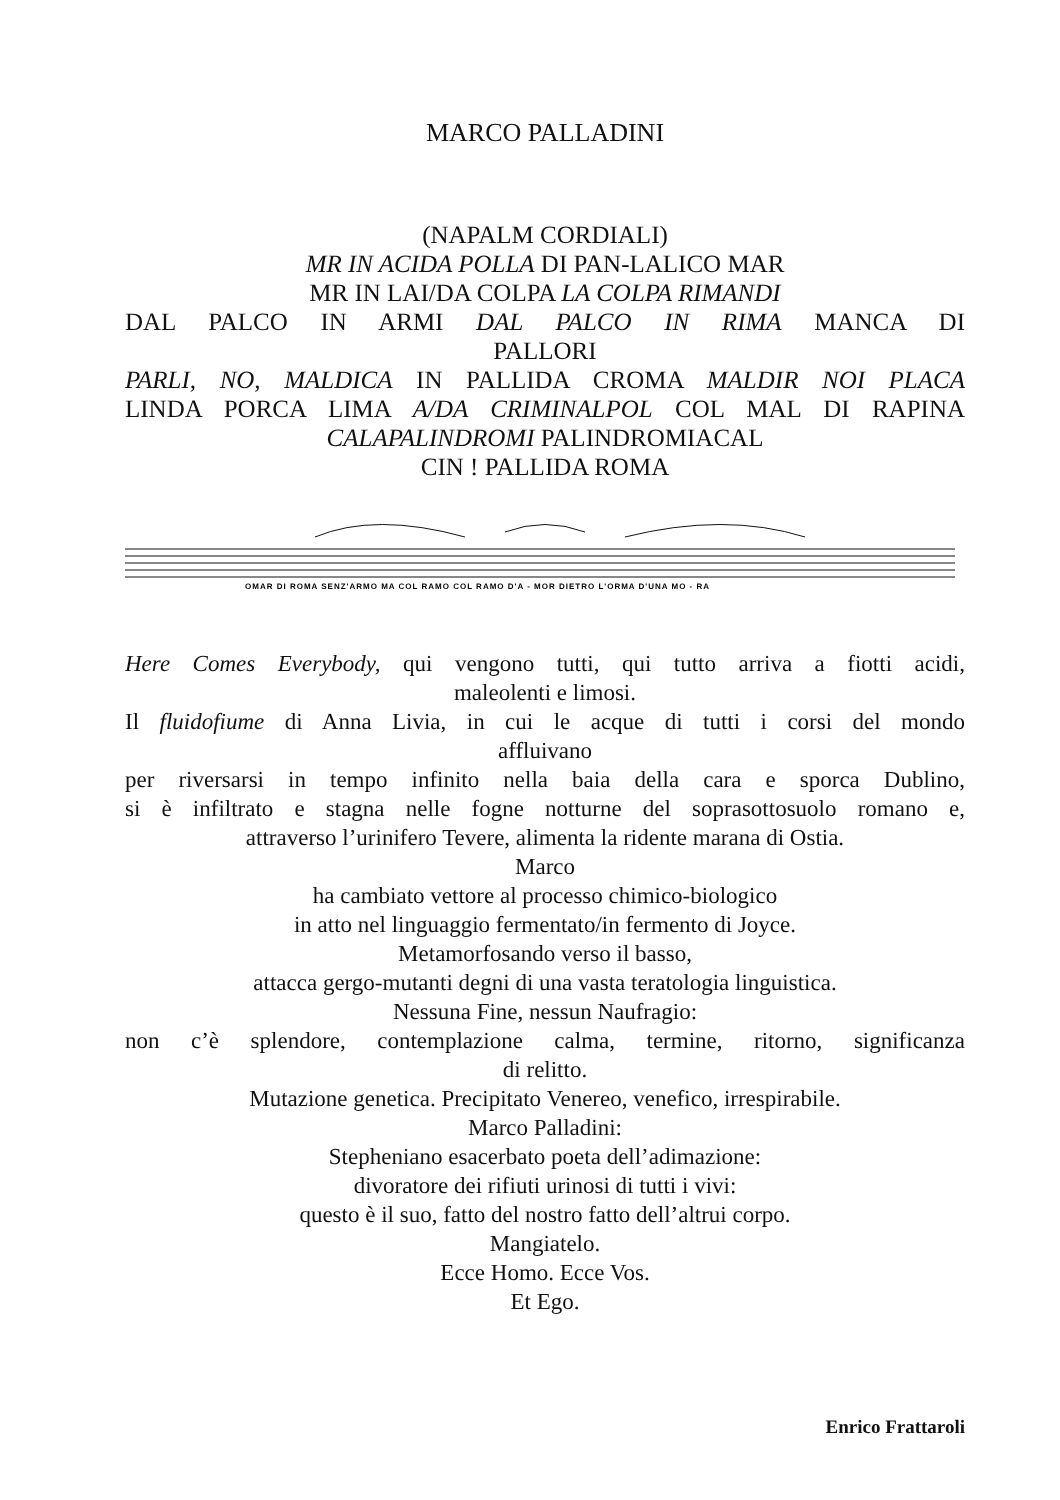MARCO PALLADINI
(NAPALM CORDIALI)
MR IN ACIDA POLLA DI PAN-LALICO MAR
MR IN LAI/DA COLPA LA COLPA RIMANDI
DAL PALCO IN ARMI DAL PALCO IN RIMA MANCA DI
PALLORI
PARLI, NO, MALDICA IN PALLIDA CROMA MALDIR NOI PLACA
LINDA PORCA LIMA A/DA CRIMINALPOL COL MAL DI RAPINA
CALAPALINDROMI PALINDROMIACAL
CIN ! PALLIDA ROMA
OMAR DI ROMA SENZ'ARMO MA COL RAMO COL RAMO D'A - MOR DIETRO L'ORMA D'UNA MO - RA
Here Comes Everybody, qui vengono tutti, qui tutto arriva a fiotti acidi,
maleolenti e limosi.
Il fluidofiume di Anna Livia, in cui le acque di tutti i corsi del mondo
affluivano
per riversarsi in tempo infinito nella baia della cara e sporca Dublino,
si è infiltrato e stagna nelle fogne notturne del soprasottosuolo romano e,
attraverso l’urinifero Tevere, alimenta la ridente marana di Ostia.
Marco
ha cambiato vettore al processo chimico-biologico
in atto nel linguaggio fermentato/in fermento di Joyce.
Metamorfosando verso il basso,
attacca gergo-mutanti degni di una vasta teratologia linguistica.
Nessuna Fine, nessun Naufragio:
non c’è splendore, contemplazione calma, termine, ritorno, significanza
di relitto.
Mutazione genetica. Precipitato Venereo, venefico, irrespirabile.
Marco Palladini:
Stepheniano esacerbato poeta dell’adimazione:
divoratore dei rifiuti urinosi di tutti i vivi:
questo è il suo, fatto del nostro fatto dell’altrui corpo.
Mangiatelo.
Ecce Homo. Ecce Vos.
Et Ego.
Enrico Frattaroli